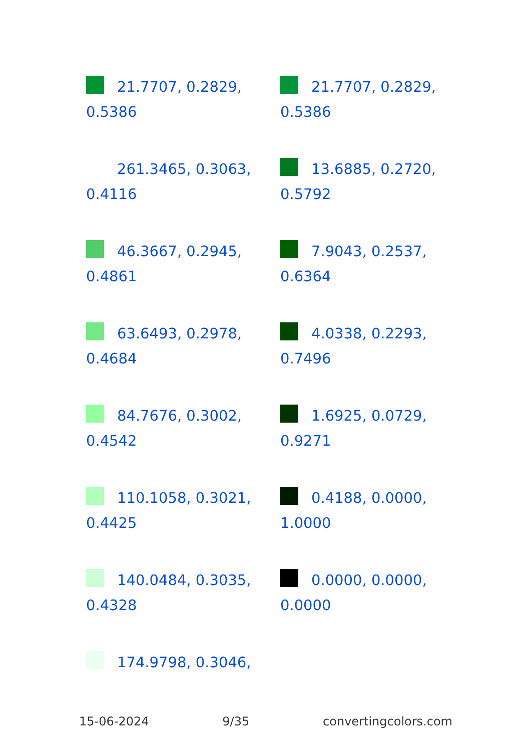21.7707, 0.2829,
0.5386
21.7707, 0.2829,
0.5386
261.3465, 0.3063,
0.4116
13.6885, 0.2720,
0.5792
46.3667, 0.2945,
0.4861
7.9043, 0.2537,
0.6364
63.6493, 0.2978,
0.4684
4.0338, 0.2293,
0.7496
84.7676, 0.3002,
0.4542
1.6925, 0.0729,
0.9271
110.1058, 0.3021,
0.4425
0.4188, 0.0000,
1.0000
140.0484, 0.3035,
0.4328
0.0000, 0.0000,
0.0000
174.9798, 0.3046,
15-06-2024 9/35 convertingcolors.com